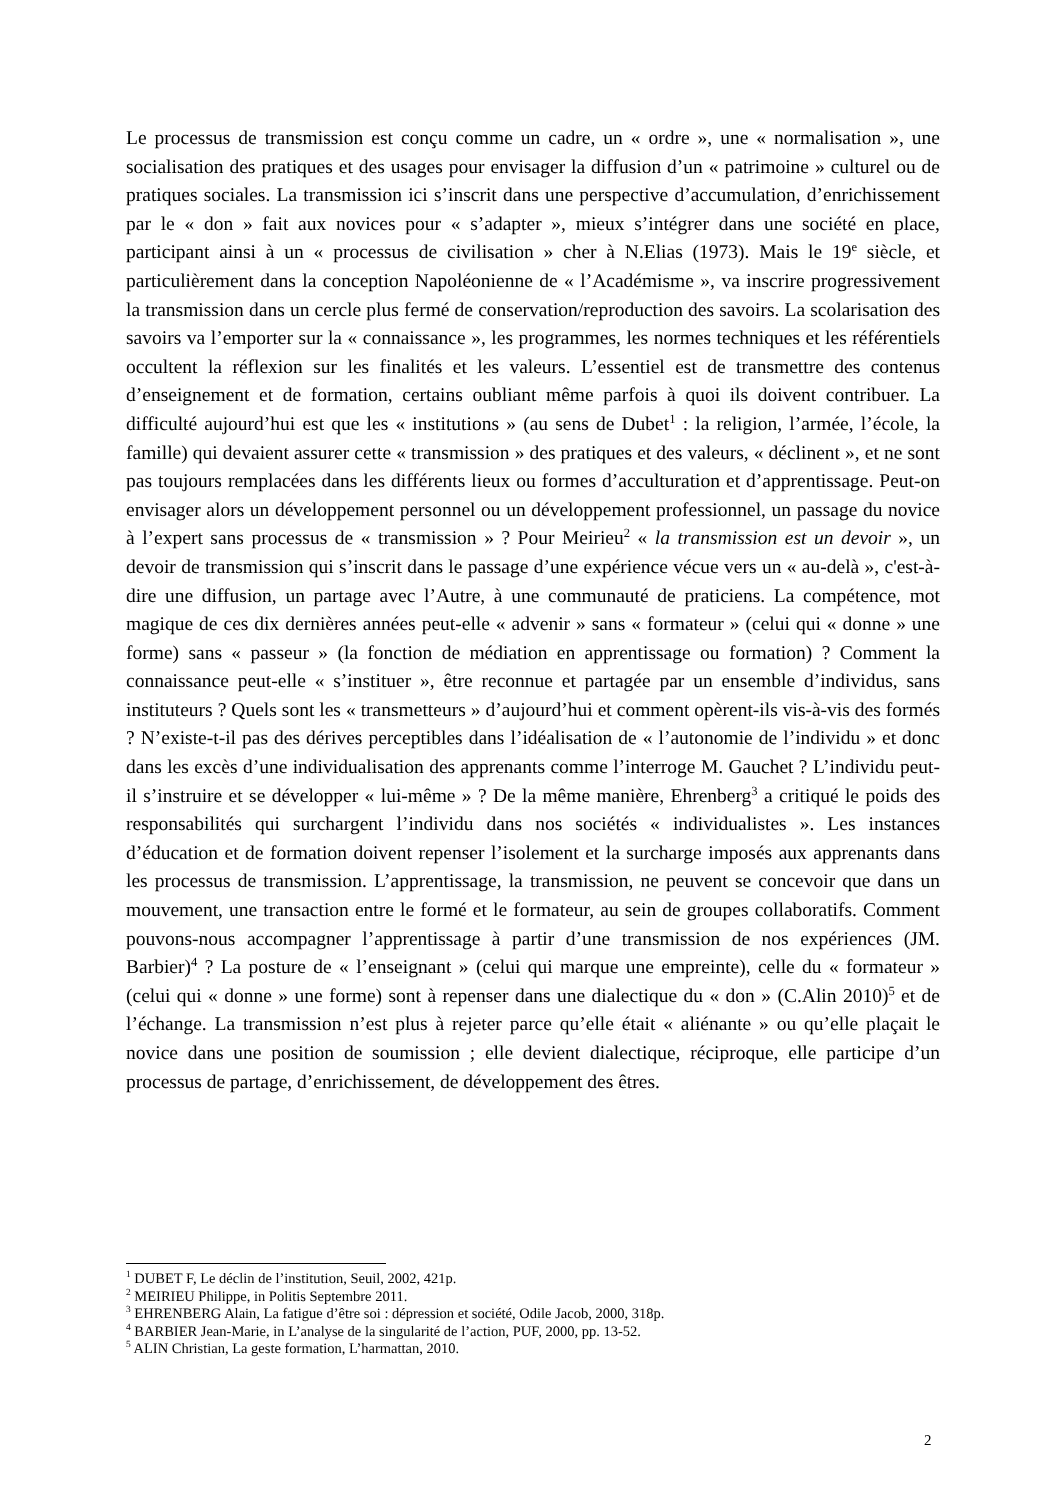Le processus de transmission est conçu comme un cadre, un « ordre », une « normalisation », une socialisation des pratiques et des usages pour envisager la diffusion d’un « patrimoine » culturel ou de pratiques sociales. La transmission ici s’inscrit dans une perspective d’accumulation, d’enrichissement par le « don » fait aux novices pour « s’adapter », mieux s’intégrer dans une société en place, participant ainsi à un « processus de civilisation » cher à N.Elias (1973). Mais le 19<sup>e</sup> siècle, et particulièrement dans la conception Napoléonienne de « l’Académisme », va inscrire progressivement la transmission dans un cercle plus fermé de conservation/reproduction des savoirs. La scolarisation des savoirs va l’emporter sur la « connaissance », les programmes, les normes techniques et les référentiels occultent la réflexion sur les finalités et les valeurs. L’essentiel est de transmettre des contenus d’enseignement et de formation, certains oubliant même parfois à quoi ils doivent contribuer. La difficulté aujourd’hui est que les « institutions » (au sens de Dubet<sup>1</sup> : la religion, l’armée, l’école, la famille) qui devaient assurer cette « transmission » des pratiques et des valeurs, « déclinent », et ne sont pas toujours remplacées dans les différents lieux ou formes d’acculturation et d’apprentissage. Peut-on envisager alors un développement personnel ou un développement professionnel, un passage du novice à l’expert sans processus de « transmission » ? Pour Meirieu<sup>2</sup> « la transmission est un devoir », un devoir de transmission qui s’inscrit dans le passage d’une expérience vécue vers un « au-delà », c'est-à-dire une diffusion, un partage avec l’Autre, à une communauté de praticiens. La compétence, mot magique de ces dix dernières années peut-elle « advenir » sans « formateur » (celui qui « donne » une forme) sans « passeur » (la fonction de médiation en apprentissage ou formation) ? Comment la connaissance peut-elle « s’instituer », être reconnue et partagée par un ensemble d’individus, sans instituteurs ? Quels sont les « transmetteurs » d’aujourd’hui et comment opèrent-ils vis-à-vis des formés ? N’existe-t-il pas des dérives perceptibles dans l’idéalisation de « l’autonomie de l’individu » et donc dans les excès d’une individualisation des apprenants comme l’interroge M. Gauchet ? L’individu peut-il s’instruire et se développer « lui-même » ? De la même manière, Ehrenberg<sup>3</sup> a critiqué le poids des responsabilités qui surchargent l’individu dans nos sociétés « individualistes ». Les instances d’éducation et de formation doivent repenser l’isolement et la surcharge imposés aux apprenants dans les processus de transmission. L’apprentissage, la transmission, ne peuvent se concevoir que dans un mouvement, une transaction entre le formé et le formateur, au sein de groupes collaboratifs. Comment pouvons-nous accompagner l’apprentissage à partir d’une transmission de nos expériences (JM. Barbier)<sup>4</sup> ? La posture de « l’enseignant » (celui qui marque une empreinte), celle du « formateur » (celui qui « donne » une forme) sont à repenser dans une dialectique du « don » (C.Alin 2010)<sup>5</sup> et de l’échange. La transmission n’est plus à rejeter parce qu’elle était « aliénante » ou qu’elle plaçait le novice dans une position de soumission ; elle devient dialectique, réciproque, elle participe d’un processus de partage, d’enrichissement, de développement des êtres.
<sup>1</sup> DUBET F, Le déclin de l’institution, Seuil, 2002, 421p.
<sup>2</sup> MEIRIEU Philippe, in Politis Septembre 2011.
<sup>3</sup> EHRENBERG Alain, La fatigue d’être soi : dépression et société, Odile Jacob, 2000, 318p.
<sup>4</sup> BARBIER Jean-Marie, in L’analyse de la singularité de l’action, PUF, 2000, pp. 13-52.
<sup>5</sup> ALIN Christian, La geste formation, L’harmattan, 2010.
2